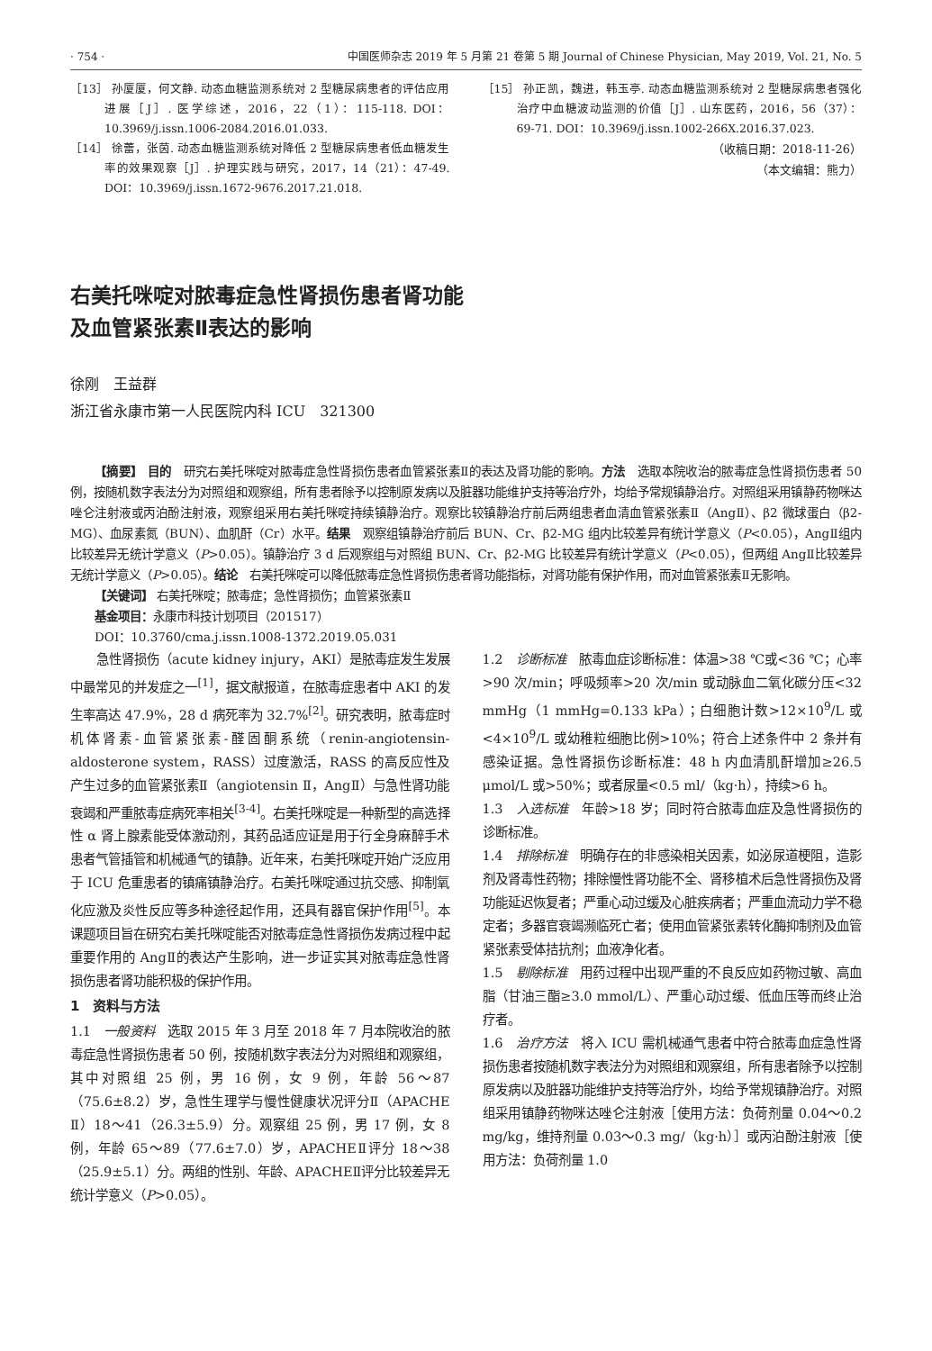· 754 · 中国医师杂志 2019 年 5 月第 21 卷第 5 期 Journal of Chinese Physician, May 2019, Vol. 21, No. 5
［13］ 孙厦厦，何文静. 动态血糖监测系统对 2 型糖尿病患者的评估应用进展［J］. 医学综述，2016，22（1）：115-118. DOI：10.3969/j.issn.1006-2084.2016.01.033.
［14］ 徐蕾，张茵. 动态血糖监测系统对降低 2 型糖尿病患者低血糖发生率的效果观察［J］. 护理实践与研究，2017，14（21）：47-49. DOI：10.3969/j.issn.1672-9676.2017.21.018.
［15］ 孙正凯，魏进，韩玉亭. 动态血糖监测系统对 2 型糖尿病患者强化治疗中血糖波动监测的价值［J］. 山东医药，2016，56（37）：69-71. DOI：10.3969/j.issn.1002-266X.2016.37.023.
（收稿日期：2018-11-26）
（本文编辑：熊力）
右美托咪啶对脓毒症急性肾损伤患者肾功能
及血管紧张素Ⅱ表达的影响
徐刚　王益群
浙江省永康市第一人民医院内科 ICU　321300
【摘要】 目的　研究右美托咪啶对脓毒症急性肾损伤患者血管紧张素Ⅱ的表达及肾功能的影响。方法　选取本院收治的脓毒症急性肾损伤患者 50 例，按随机数字表法分为对照组和观察组，所有患者除予以控制原发病以及脏器功能维护支持等治疗外，均给予常规镇静治疗。对照组采用镇静药物咪达唑仑注射液或丙泊酚注射液，观察组采用右美托咪啶持续镇静治疗。观察比较镇静治疗前后两组患者血清血管紧张素Ⅱ（AngⅡ）、β2 微球蛋白（β2-MG）、血尿素氮（BUN）、血肌酐（Cr）水平。结果　观察组镇静治疗前后 BUN、Cr、β2-MG 组内比较差异有统计学意义（P<0.05），AngⅡ组内比较差异无统计学意义（P>0.05）。镇静治疗 3 d 后观察组与对照组 BUN、Cr、β2-MG 比较差异有统计学意义（P<0.05），但两组 AngⅡ比较差异无统计学意义（P>0.05）。结论　右美托咪啶可以降低脓毒症急性肾损伤患者肾功能指标，对肾功能有保护作用，而对血管紧张素Ⅱ无影响。
【关键词】 右美托咪啶；脓毒症；急性肾损伤；血管紧张素Ⅱ
基金项目：永康市科技计划项目（201517）
DOI：10.3760/cma.j.issn.1008-1372.2019.05.031
急性肾损伤（acute kidney injury，AKI）是脓毒症发生发展中最常见的并发症之一<sup>[1]</sup>，据文献报道，在脓毒症患者中 AKI 的发生率高达 47.9%，28 d 病死率为 32.7%<sup>[2]</sup>。研究表明，脓毒症时机体肾素-血管紧张素-醛固酮系统（renin-angiotensin-aldosterone system，RASS）过度激活，RASS 的高反应性及产生过多的血管紧张素Ⅱ（angiotensin Ⅱ，AngⅡ）与急性肾功能衰竭和严重脓毒症病死率相关<sup>[3-4]</sup>。右美托咪啶是一种新型的高选择性 α 肾上腺素能受体激动剂，其药品适应证是用于行全身麻醉手术患者气管插管和机械通气的镇静。近年来，右美托咪啶开始广泛应用于 ICU 危重患者的镇痛镇静治疗。右美托咪啶通过抗交感、抑制氧化应激及炎性反应等多种途径起作用，还具有器官保护作用<sup>[5]</sup>。本课题项目旨在研究右美托咪啶能否对脓毒症急性肾损伤发病过程中起重要作用的 AngⅡ的表达产生影响，进一步证实其对脓毒症急性肾损伤患者肾功能积极的保护作用。
1　资料与方法
1.1　一般资料　选取 2015 年 3 月至 2018 年 7 月本院收治的脓毒症急性肾损伤患者 50 例，按随机数字表法分为对照组和观察组，其中对照组 25 例，男 16 例，女 9 例，年龄 56～87（75.6±8.2）岁，急性生理学与慢性健康状况评分Ⅱ（APACHE Ⅱ）18～41（26.3±5.9）分。观察组 25 例，男 17 例，女 8 例，年龄 65～89（77.6±7.0）岁，APACHEⅡ评分 18～38（25.9±5.1）分。两组的性别、年龄、APACHEⅡ评分比较差异无统计学意义（P>0.05）。
1.2　诊断标准　脓毒血症诊断标准：体温>38 ℃或<36 ℃；心率>90 次/min；呼吸频率>20 次/min 或动脉血二氧化碳分压<32 mmHg（1 mmHg=0.133 kPa）；白细胞计数>12×10<sup>9</sup>/L 或<4×10<sup>9</sup>/L 或幼稚粒细胞比例>10%；符合上述条件中 2 条并有感染证据。急性肾损伤诊断标准：48 h 内血清肌酐增加≥26.5 μmol/L 或>50%；或者尿量<0.5 ml/（kg·h），持续>6 h。
1.3　入选标准　年龄>18 岁；同时符合脓毒血症及急性肾损伤的诊断标准。
1.4　排除标准　明确存在的非感染相关因素，如泌尿道梗阻，造影剂及肾毒性药物；排除慢性肾功能不全、肾移植术后急性肾损伤及肾功能延迟恢复者；严重心动过缓及心脏疾病者；严重血流动力学不稳定者；多器官衰竭濒临死亡者；使用血管紧张素转化酶抑制剂及血管紧张素受体拮抗剂；血液净化者。
1.5　剔除标准　用药过程中出现严重的不良反应如药物过敏、高血脂（甘油三酯≥3.0 mmol/L）、严重心动过缓、低血压等而终止治疗者。
1.6　治疗方法　将入 ICU 需机械通气患者中符合脓毒血症急性肾损伤患者按随机数字表法分为对照组和观察组，所有患者除予以控制原发病以及脏器功能维护支持等治疗外，均给予常规镇静治疗。对照组采用镇静药物咪达唑仑注射液［使用方法：负荷剂量 0.04～0.2 mg/kg，维持剂量 0.03～0.3 mg/（kg·h）］或丙泊酚注射液［使用方法：负荷剂量 1.0